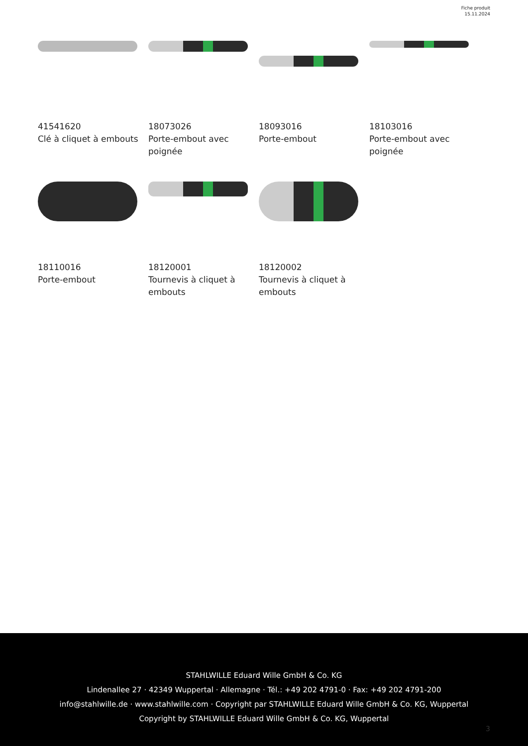Fiche produit
15.11.2024
41541620
Clé à cliquet à embouts
18073026
Porte-embout avec poignée
18093016
Porte-embout
18103016
Porte-embout avec poignée
18110016
Porte-embout
18120001
Tournevis à cliquet à embouts
18120002
Tournevis à cliquet à embouts
STAHLWILLE Eduard Wille GmbH & Co. KG
Lindenallee 27 · 42349 Wuppertal · Allemagne · Tél.: +49 202 4791-0 · Fax: +49 202 4791-200
info@stahlwille.de · www.stahlwille.com · Copyright par STAHLWILLE Eduard Wille GmbH & Co. KG, Wuppertal
Copyright by STAHLWILLE Eduard Wille GmbH & Co. KG, Wuppertal
3